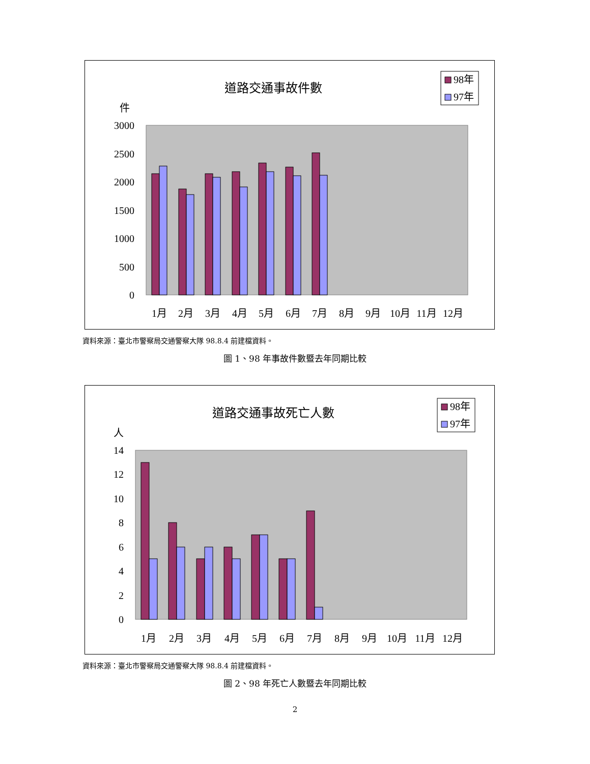道路交通事故件數
件
98年
97年
3000
2500
2000
1500
1000
500
0
1月
2月
3月
4月
5月
6月
7月
8月
9月
10月
11月
12月
資料來源：臺北市警察局交通警察大隊 98.8.4 前建檔資料。
圖 1、98 年事故件數暨去年同期比較
道路交通事故死亡人數
人
98年
97年
14
12
10
8
6
4
2
0
1月
2月
3月
4月
5月
6月
7月
8月
9月
10月
11月
12月
資料來源：臺北市警察局交通警察大隊 98.8.4 前建檔資料。
圖 2、98 年死亡人數暨去年同期比較
2